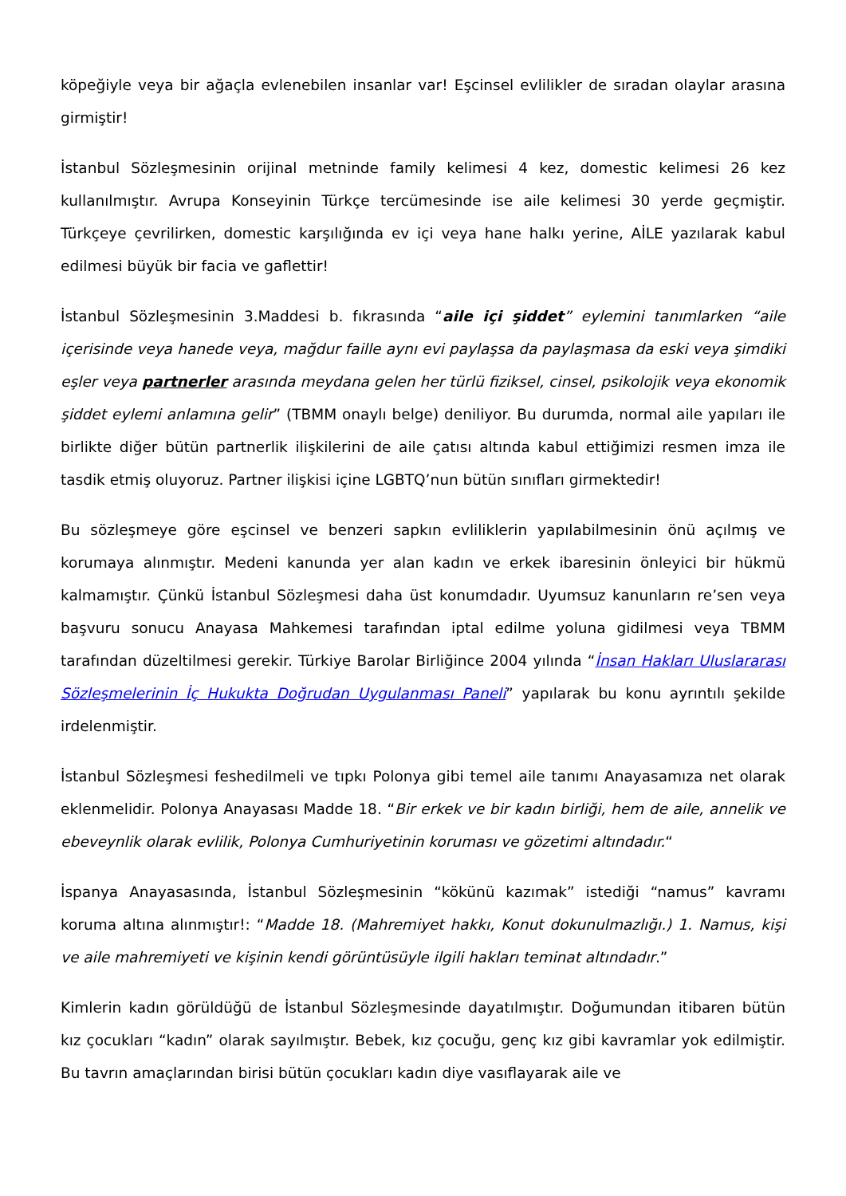köpeğiyle veya bir ağaçla evlenebilen insanlar var! Eşcinsel evlilikler de sıradan olaylar arasına girmiştir!
İstanbul Sözleşmesinin orijinal metninde family kelimesi 4 kez, domestic kelimesi 26 kez kullanılmıştır. Avrupa Konseyinin Türkçe tercümesinde ise aile kelimesi 30 yerde geçmiştir. Türkçeye çevrilirken, domestic karşılığında ev içi veya hane halkı yerine, AİLE yazılarak kabul edilmesi büyük bir facia ve gaflettir!
İstanbul Sözleşmesinin 3.Maddesi b. fıkrasında “aile içi şiddet” eylemini tanımlarken “aile içerisinde veya hanede veya, mağdur faille aynı evi paylaşsa da paylaşmasa da eski veya şimdiki eşler veya partnerler arasında meydana gelen her türlü fiziksel, cinsel, psikolojik veya ekonomik şiddet eylemi anlamına gelir” (TBMM onaylı belge) deniliyor. Bu durumda, normal aile yapıları ile birlikte diğer bütün partnerlik ilişkilerini de aile çatısı altında kabul ettiğimizi resmen imza ile tasdik etmiş oluyoruz. Partner ilişkisi içine LGBTQ’nun bütün sınıfları girmektedir!
Bu sözleşmeye göre eşcinsel ve benzeri sapkın evliliklerin yapılabilmesinin önü açılmış ve korumaya alınmıştır. Medeni kanunda yer alan kadın ve erkek ibaresinin önleyici bir hükmü kalmamıştır. Çünkü İstanbul Sözleşmesi daha üst konumdadır. Uyumsuz kanunların re’sen veya başvuru sonucu Anayasa Mahkemesi tarafından iptal edilme yoluna gidilmesi veya TBMM tarafından düzeltilmesi gerekir. Türkiye Barolar Birliğince 2004 yılında “İnsan Hakları Uluslararası Sözleşmelerinin İç Hukukta Doğrudan Uygulanması Paneli” yapılarak bu konu ayrıntılı şekilde irdelenmiştir.
İstanbul Sözleşmesi feshedilmeli ve tıpkı Polonya gibi temel aile tanımı Anayasamıza net olarak eklenmelidir. Polonya Anayasası Madde 18. “Bir erkek ve bir kadın birliği, hem de aile, annelik ve ebeveynlik olarak evlilik, Polonya Cumhuriyetinin koruması ve gözetimi altındadır.“
İspanya Anayasasında, İstanbul Sözleşmesinin “kökünü kazımak” istediği “namus” kavramı koruma altına alınmıştır!: “Madde 18. (Mahremiyet hakkı, Konut dokunulmazlığı.) 1. Namus, kişi ve aile mahremiyeti ve kişinin kendi görüntüsüyle ilgili hakları teminat altındadır.”
Kimlerin kadın görüldüğü de İstanbul Sözleşmesinde dayatılmıştır. Doğumundan itibaren bütün kız çocukları “kadın” olarak sayılmıştır. Bebek, kız çocuğu, genç kız gibi kavramlar yok edilmiştir. Bu tavrın amaçlarından birisi bütün çocukları kadın diye vasıflayarak aile ve